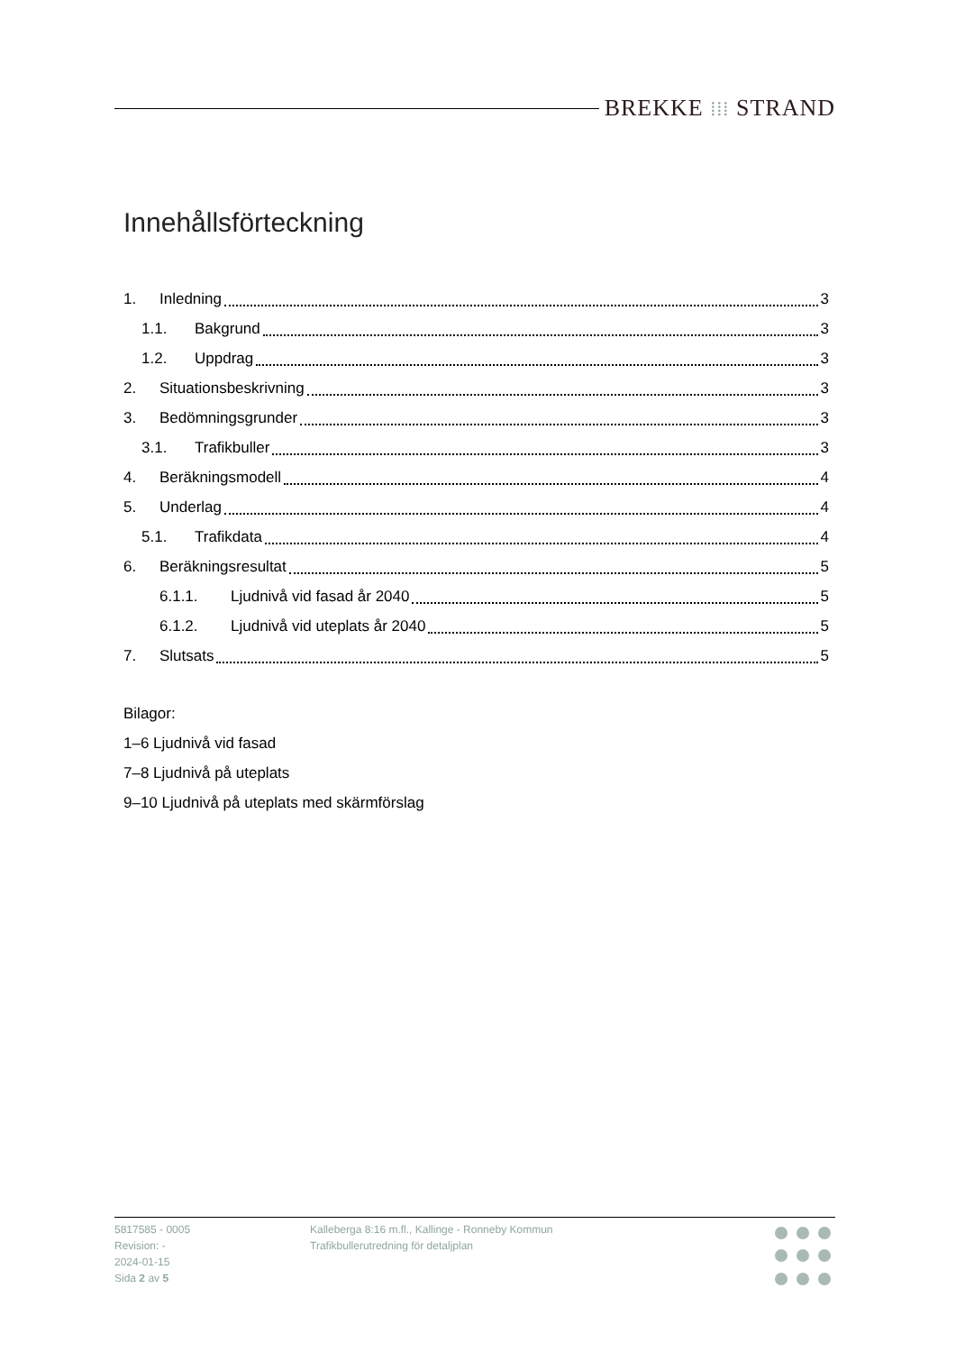BREKKE ⁞⁞⁞ STRAND
Innehållsförteckning
1. Inledning 3
1.1. Bakgrund 3
1.2. Uppdrag 3
2. Situationsbeskrivning 3
3. Bedömningsgrunder 3
3.1. Trafikbuller 3
4. Beräkningsmodell 4
5. Underlag 4
5.1. Trafikdata 4
6. Beräkningsresultat 5
6.1.1. Ljudnivå vid fasad år 2040 5
6.1.2. Ljudnivå vid uteplats år 2040 5
7. Slutsats 5
Bilagor:
1–6 Ljudnivå vid fasad
7–8 Ljudnivå på uteplats
9–10 Ljudnivå på uteplats med skärmförslag
5817585 - 0005
Revision: -
2024-01-15
Sida 2 av 5
Kalleberga 8:16 m.fl., Kallinge - Ronneby Kommun
Trafikbullerutredning för detaljplan